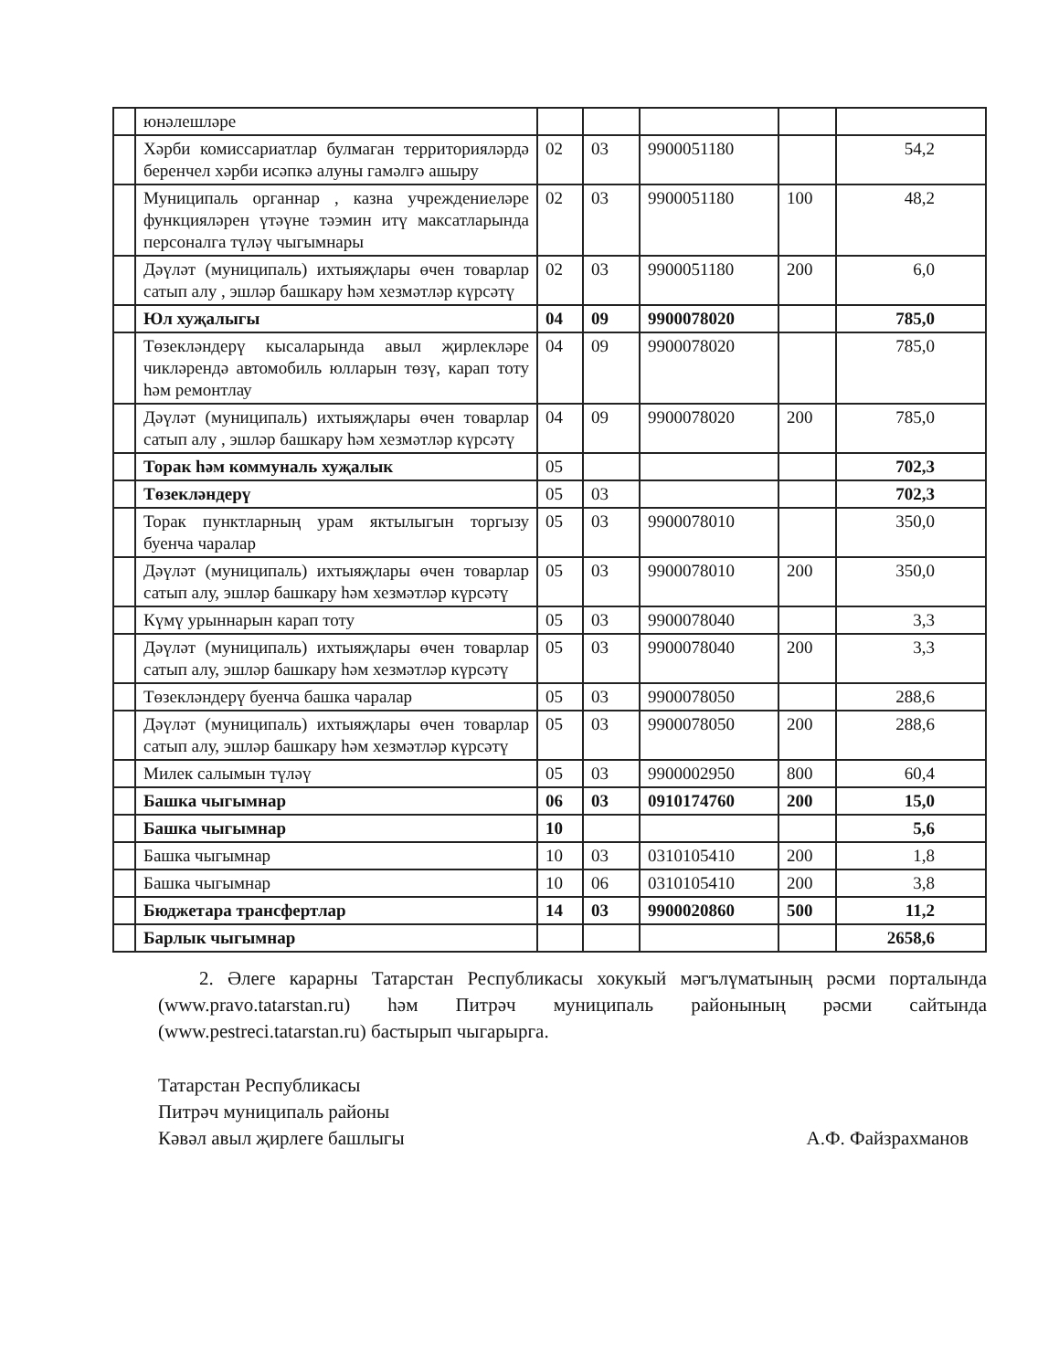| | юнәлешләре | | | | | |
| | Хәрби комиссариатлар булмаган территорияләрдә беренчел хәрби исәпкә алуны гамәлгә ашыру | 02 | 03 | 9900051180 | | 54,2 |
| | Муниципаль органнар , казна учреждениеләре функцияләрен үтәүне тәэмин итү максатларында персоналга түләү чыгымнары | 02 | 03 | 9900051180 | 100 | 48,2 |
| | Дәүләт (муниципаль) ихтыяҗлары өчен товарлар сатып алу , эшләр башкару һәм хезмәтләр күрсәтү | 02 | 03 | 9900051180 | 200 | 6,0 |
| | Юл хуҗалыгы | 04 | 09 | 9900078020 | | 785,0 |
| | Төзекләндерү кысаларында авыл җирлекләре чикләрендә автомобиль юлларын төзү, карап тоту һәм ремонтлау | 04 | 09 | 9900078020 | | 785,0 |
| | Дәүләт (муниципаль) ихтыяҗлары өчен товарлар сатып алу , эшләр башкару һәм хезмәтләр күрсәтү | 04 | 09 | 9900078020 | 200 | 785,0 |
| | Торак һәм коммуналь хуҗалык | 05 | | | | 702,3 |
| | Төзекләндерү | 05 | 03 | | | 702,3 |
| | Торак пунктларның урам яктылыгын торгызу буенча чаралар | 05 | 03 | 9900078010 | | 350,0 |
| | Дәүләт (муниципаль) ихтыяҗлары өчен товарлар сатып алу, эшләр башкару һәм хезмәтләр күрсәтү | 05 | 03 | 9900078010 | 200 | 350,0 |
| | Күмү урыннарын карап тоту | 05 | 03 | 9900078040 | | 3,3 |
| | Дәүләт (муниципаль) ихтыяҗлары өчен товарлар сатып алу, эшләр башкару һәм хезмәтләр күрсәтү | 05 | 03 | 9900078040 | 200 | 3,3 |
| | Төзекләндерү буенча башка чаралар | 05 | 03 | 9900078050 | | 288,6 |
| | Дәүләт (муниципаль) ихтыяҗлары өчен товарлар сатып алу, эшләр башкару һәм хезмәтләр күрсәтү | 05 | 03 | 9900078050 | 200 | 288,6 |
| | Милек салымын түләү | 05 | 03 | 9900002950 | 800 | 60,4 |
| | Башка чыгымнар | 06 | 03 | 0910174760 | 200 | 15,0 |
| | Башка чыгымнар | 10 | | | | 5,6 |
| | Башка чыгымнар | 10 | 03 | 0310105410 | 200 | 1,8 |
| | Башка чыгымнар | 10 | 06 | 0310105410 | 200 | 3,8 |
| | Бюджетара трансфертлар | 14 | 03 | 9900020860 | 500 | 11,2 |
| | Барлык чыгымнар | | | | | 2658,6 |
2. Әлеге карарны Татарстан Республикасы хокукый мәгълүматының рәсми порталында (www.pravo.tatarstan.ru) һәм Питрәч муниципаль районының рәсми сайтында (www.pestreci.tatarstan.ru) бастырып чыгарырга.
Татарстан Республикасы
Питрәч муниципаль районы
Кәвәл авыл җирлеге башлыгы
А.Ф. Файзрахманов